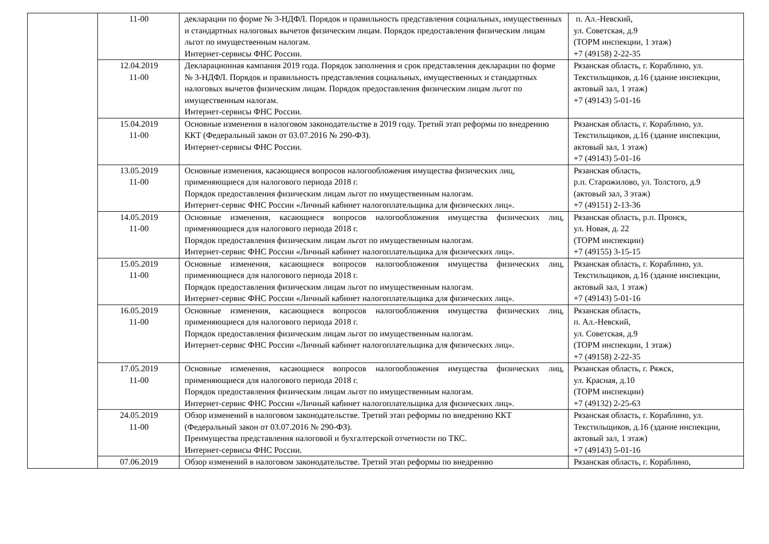| | 11-00 | декларации по форме № 3-НДФЛ. Порядок и правильность представления социальных, имущественных и стандартных налоговых вычетов физическим лицам. Порядок предоставления физическим лицам льгот по имущественным налогам. Интернет-сервисы ФНС России. | п. Ал.-Невский, ул. Советская, д.9 (ТОРМ инспекции, 1 этаж) +7 (49158) 2-22-35 |
| | 12.04.2019 11-00 | Декларационная кампания 2019 года. Порядок заполнения и срок представления декларации по форме № 3-НДФЛ. Порядок и правильность представления социальных, имущественных и стандартных налоговых вычетов физическим лицам. Порядок предоставления физическим лицам льгот по имущественным налогам. Интернет-сервисы ФНС России. | Рязанская область, г. Кораблино, ул. Текстильщиков, д.16 (здание инспекции, актовый зал, 1 этаж) +7 (49143) 5-01-16 |
| | 15.04.2019 11-00 | Основные изменения в налоговом законодательстве в 2019 году. Третий этап реформы по внедрению ККТ (Федеральный закон от 03.07.2016 № 290-ФЗ). Интернет-сервисы ФНС России. | Рязанская область, г. Кораблино, ул. Текстильщиков, д.16 (здание инспекции, актовый зал, 1 этаж) +7 (49143) 5-01-16 |
| | 13.05.2019 11-00 | Основные изменения, касающиеся вопросов налогообложения имущества физических лиц, применяющиеся для налогового периода 2018 г. Порядок предоставления физическим лицам льгот по имущественным налогам. Интернет-сервис ФНС России «Личный кабинет налогоплательщика для физических лиц». | Рязанская область, р.п. Старожилово, ул. Толстого, д.9 (актовый зал, 3 этаж) +7 (49151) 2-13-36 |
| | 14.05.2019 11-00 | Основные изменения, касающиеся вопросов налогообложения имущества физических лиц, применяющиеся для налогового периода 2018 г. Порядок предоставления физическим лицам льгот по имущественным налогам. Интернет-сервис ФНС России «Личный кабинет налогоплательщика для физических лиц». | Рязанская область, р.п. Пронск, ул. Новая, д. 22 (ТОРМ инспекции) +7 (49155) 3-15-15 |
| | 15.05.2019 11-00 | Основные изменения, касающиеся вопросов налогообложения имущества физических лиц, применяющиеся для налогового периода 2018 г. Порядок предоставления физическим лицам льгот по имущественным налогам. Интернет-сервис ФНС России «Личный кабинет налогоплательщика для физических лиц». | Рязанская область, г. Кораблино, ул. Текстильщиков, д.16 (здание инспекции, актовый зал, 1 этаж) +7 (49143) 5-01-16 |
| | 16.05.2019 11-00 | Основные изменения, касающиеся вопросов налогообложения имущества физических лиц, применяющиеся для налогового периода 2018 г. Порядок предоставления физическим лицам льгот по имущественным налогам. Интернет-сервис ФНС России «Личный кабинет налогоплательщика для физических лиц». | Рязанская область, п. Ал.-Невский, ул. Советская, д.9 (ТОРМ инспекции, 1 этаж) +7 (49158) 2-22-35 |
| | 17.05.2019 11-00 | Основные изменения, касающиеся вопросов налогообложения имущества физических лиц, применяющиеся для налогового периода 2018 г. Порядок предоставления физическим лицам льгот по имущественным налогам. Интернет-сервис ФНС России «Личный кабинет налогоплательщика для физических лиц». | Рязанская область, г. Ряжск, ул. Красная, д.10 (ТОРМ инспекции) +7 (49132) 2-25-63 |
| | 24.05.2019 11-00 | Обзор изменений в налоговом законодательстве. Третий этап реформы по внедрению ККТ (Федеральный закон от 03.07.2016 № 290-ФЗ). Преимущества представления налоговой и бухгалтерской отчетности по ТКС. Интернет-сервисы ФНС России. | Рязанская область, г. Кораблино, ул. Текстильщиков, д.16 (здание инспекции, актовый зал, 1 этаж) +7 (49143) 5-01-16 |
| | 07.06.2019 | Обзор изменений в налоговом законодательстве. Третий этап реформы по внедрению | Рязанская область, г. Кораблино, |